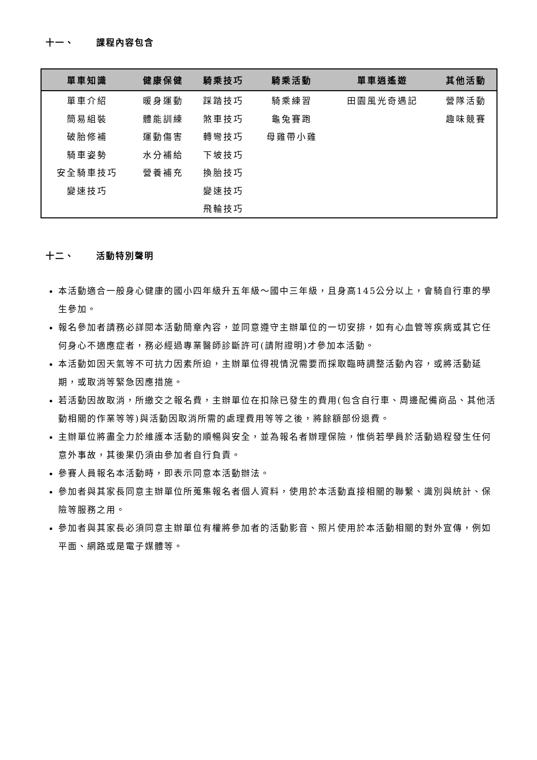十一、 課程內容包含
| 單車知識 | 健康保健 | 騎乘技巧 | 騎乘活動 | 單車逍遙遊 | 其他活動 |
| --- | --- | --- | --- | --- | --- |
| 單車介紹 | 暖身運動 | 踩踏技巧 | 騎乘練習 | 田園風光奇遇記 | 營隊活動 |
| 簡易組裝 | 體能訓練 | 煞車技巧 | 龜兔賽跑 | | 趣味競賽 |
| 破胎修補 | 運動傷害 | 轉彎技巧 | 母雞帶小雞 | | |
| 騎車姿勢 | 水分補給 | 下坡技巧 | | | |
| 安全騎車技巧 | 營養補充 | 換胎技巧 | | | |
| 變速技巧 | | 變速技巧 | | | |
| | | 飛輪技巧 | | | |
十二、 活動特別聲明
本活動適合一般身心健康的國小四年級升五年級～國中三年級，且身高145公分以上，會騎自行車的學生參加。
報名參加者請務必詳閱本活動簡章內容，並同意遵守主辦單位的一切安排，如有心血管等疾病或其它任何身心不適應症者，務必經過專業醫師診斷許可(請附證明)才參加本活動。
本活動如因天氣等不可抗力因素所迫，主辦單位得視情況需要而採取臨時調整活動內容，或將活動延期，或取消等緊急因應措施。
若活動因故取消，所繳交之報名費，主辦單位在扣除已發生的費用(包含自行車、周邊配備商品、其他活動相關的作業等等)與活動因取消所需的處理費用等等之後，將餘額部份退費。
主辦單位將盡全力於維護本活動的順暢與安全，並為報名者辦理保險，惟倘若學員於活動過程發生任何意外事故，其後果仍須由參加者自行負責。
參賽人員報名本活動時，即表示同意本活動辦法。
參加者與其家長同意主辦單位所蒐集報名者個人資料，使用於本活動直接相關的聯繫、識別與統計、保險等服務之用。
參加者與其家長必須同意主辦單位有權將參加者的活動影音、照片使用於本活動相關的對外宣傳，例如平面、網路或是電子媒體等。